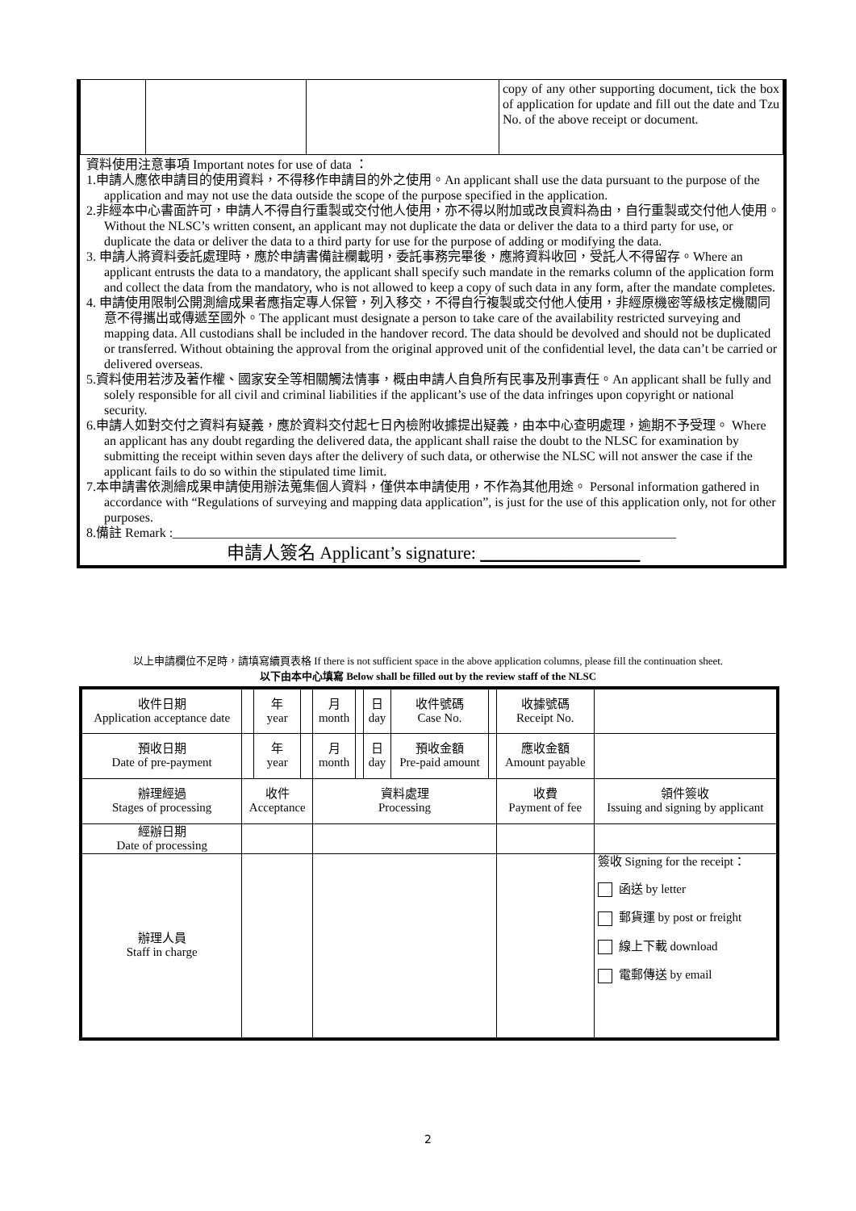| | | | copy of any other supporting document, tick the box of application for update and fill out the date and Tzu No. of the above receipt or document. |
資料使用注意事項 Important notes for use of data ：
1.申請人應依申請目的使用資料，不得移作申請目的外之使用。An applicant shall use the data pursuant to the purpose of the application and may not use the data outside the scope of the purpose specified in the application.
2.非經本中心書面許可，申請人不得自行重製或交付他人使用，亦不得以附加或改良資料為由，自行重製或交付他人使用。Without the NLSC’s written consent, an applicant may not duplicate the data or deliver the data to a third party for use, or duplicate the data or deliver the data to a third party for use for the purpose of adding or modifying the data.
3. 申請人將資料委託處理時，應於申請書備註欄載明，委託事務完畢後，應將資料收回，受託人不得留存。Where an applicant entrusts the data to a mandatory, the applicant shall specify such mandate in the remarks column of the application form and collect the data from the mandatory, who is not allowed to keep a copy of such data in any form, after the mandate completes.
4. 申請使用限制公開測繪成果者應指定專人保管，列入移交，不得自行複製或交付他人使用，非經原機密等級核定機關同意不得攜出或傳遞至國外。The applicant must designate a person to take care of the availability restricted surveying and mapping data. All custodians shall be included in the handover record. The data should be devolved and should not be duplicated or transferred. Without obtaining the approval from the original approved unit of the confidential level, the data can’t be carried or delivered overseas.
5.資料使用若涉及著作權、國家安全等相關觸法情事，概由申請人自負所有民事及刑事責任。An applicant shall be fully and solely responsible for all civil and criminal liabilities if the applicant’s use of the data infringes upon copyright or national security.
6.申請人如對交付之資料有疑義，應於資料交付起七日內檢附收據提出疑義，由本中心查明處理，逾期不予受理。 Where an applicant has any doubt regarding the delivered data, the applicant shall raise the doubt to the NLSC for examination by submitting the receipt within seven days after the delivery of such data, or otherwise the NLSC will not answer the case if the applicant fails to do so within the stipulated time limit.
7.本申請書依測繪成果申請使用辦法蒐集個人資料，僅供本申請使用，不作為其他用途。 Personal information gathered in accordance with “Regulations of surveying and mapping data application”, is just for the use of this application only, not for other purposes.
8.備註 Remark :______________________________________________________________________________
申請人簽名 Applicant’s signature: __________________
以上申請欄位不足時，請填寫續頁表格 If there is not sufficient space in the above application columns, please fill the continuation sheet.
以下由本中心填寫 Below shall be filled out by the review staff of the NLSC
| 收件日期 Application acceptance date | | 年 year | | 月 month | | 日 day | 收件號碼 Case No. | | 收據號碼 Receipt No. | |
| 預收日期 Date of pre-payment | | 年 year | | 月 month | | 日 day | 預收金額 Pre-paid amount | | 應收金額 Amount payable | |
| 辦理經過 Stages of processing | 收件 Acceptance | | | 資料處理 Processing | | | | | 收費 Payment of fee | 領件簽收 Issuing and signing by applicant |
| 經辦日期 Date of processing | | | | | | | | | | |
| 辦理人員 Staff in charge | | | | | | | | | | 簽收 Signing for the receipt： 函送 by letter 郵貨運 by post or freight 線上下載 download 電郵傳送 by email |
2